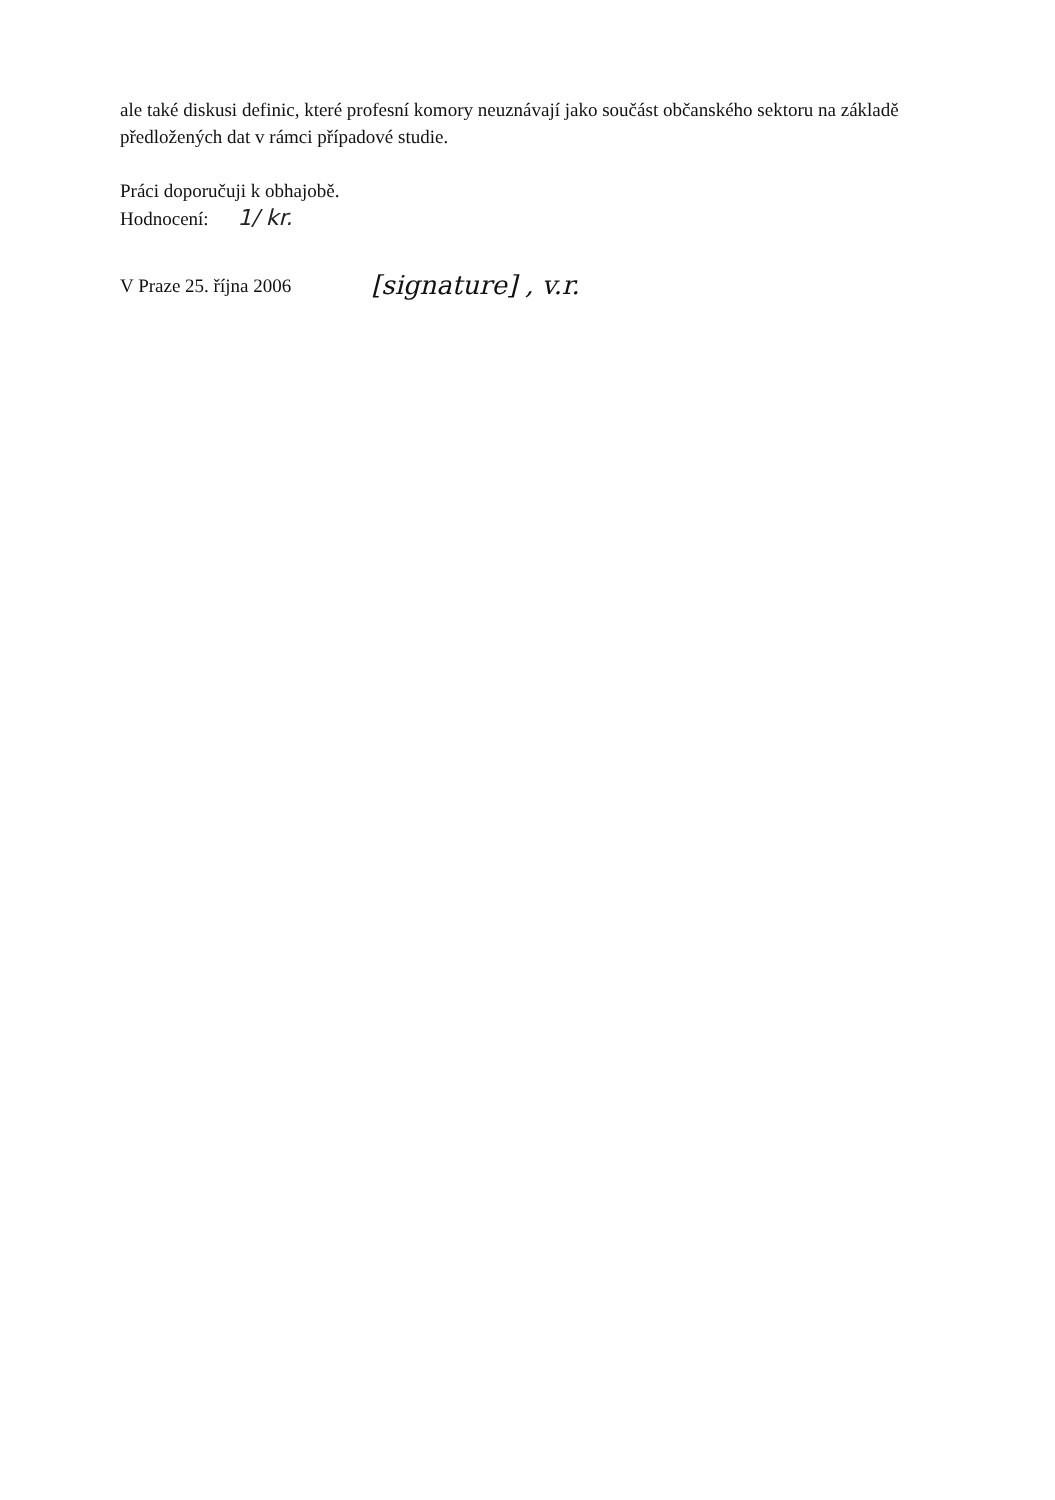ale také diskusi definic, které profesní komory neuznávají jako součást občanského sektoru na základě předložených dat v rámci případové studie.
Práci doporučuji k obhajobě.
Hodnocení: 1/ kr.
V Praze 25. října 2006 [signature] , v.r.